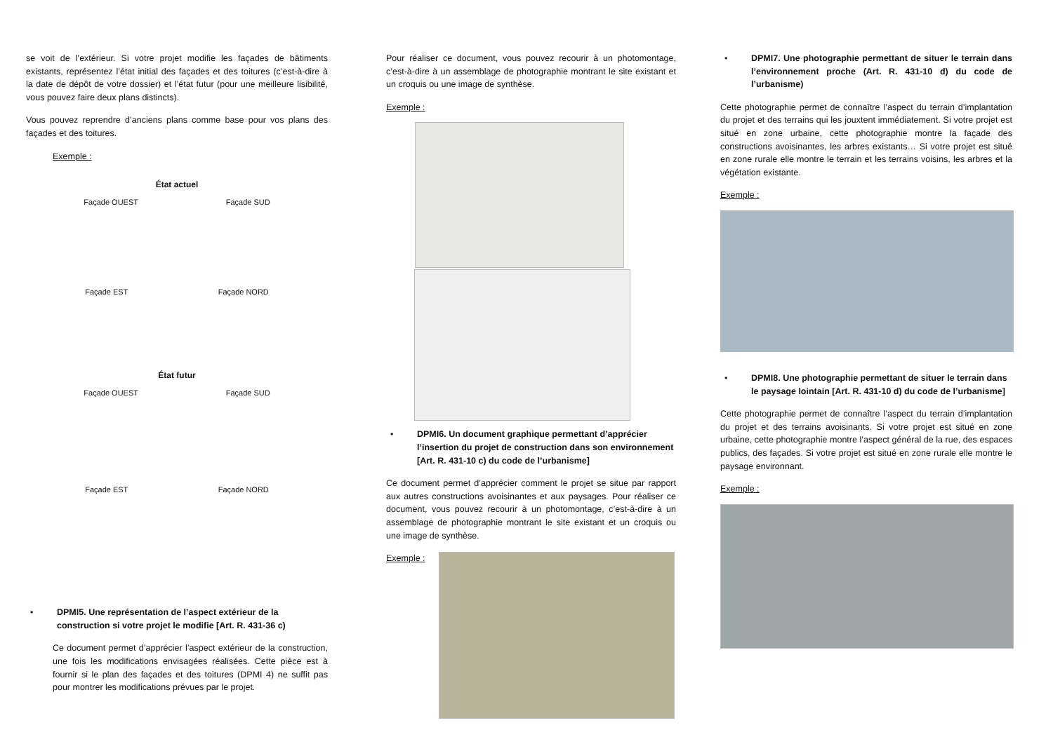se voit de l’extérieur. Si votre projet modifie les façades de bâtiments existants, représentez l’état initial des façades et des toitures (c’est-à-dire à la date de dépôt de votre dossier) et l’état futur (pour une meilleure lisibilité, vous pouvez faire deux plans distincts).
Vous pouvez reprendre d’anciens plans comme base pour vos plans des façades et des toitures.
Exemple :
État actuel
Façade OUEST Façade SUD
Façade EST Façade NORD
État futur
Façade OUEST Façade SUD
Façade EST Façade NORD
• DPMI5. Une représentation de l’aspect extérieur de la construction si votre projet le modifie [Art. R. 431-36 c)
Ce document permet d’apprécier l’aspect extérieur de la construction, une fois les modifications envisagées réalisées. Cette pièce est à fournir si le plan des façades et des toitures (DPMI 4) ne suffit pas pour montrer les modifications prévues par le projet.
Pour réaliser ce document, vous pouvez recourir à un photomontage, c’est-à-dire à un assemblage de photographie montrant le site existant et un croquis ou une image de synthèse.
Exemple :
• DPMI6. Un document graphique permettant d’apprécier l’insertion du projet de construction dans son environnement [Art. R. 431-10 c) du code de l’urbanisme]
Ce document permet d’apprécier comment le projet se situe par rapport aux autres constructions avoisinantes et aux paysages. Pour réaliser ce document, vous pouvez recourir à un photomontage, c’est-à-dire à un assemblage de photographie montrant le site existant et un croquis ou une image de synthèse.
Exemple :
• DPMI7. Une photographie permettant de situer le terrain dans l’environnement proche (Art. R. 431-10 d) du code de l’urbanisme)
Cette photographie permet de connaître l’aspect du terrain d’implantation du projet et des terrains qui les jouxtent immédiatement. Si votre projet est situé en zone urbaine, cette photographie montre la façade des constructions avoisinantes, les arbres existants… Si votre projet est situé en zone rurale elle montre le terrain et les terrains voisins, les arbres et la végétation existante.
Exemple :
• DPMI8. Une photographie permettant de situer le terrain dans le paysage lointain [Art. R. 431-10 d) du code de l’urbanisme]
Cette photographie permet de connaître l’aspect du terrain d’implantation du projet et des terrains avoisinants. Si votre projet est situé en zone urbaine, cette photographie montre l’aspect général de la rue, des espaces publics, des façades. Si votre projet est situé en zone rurale elle montre le paysage environnant.
Exemple :